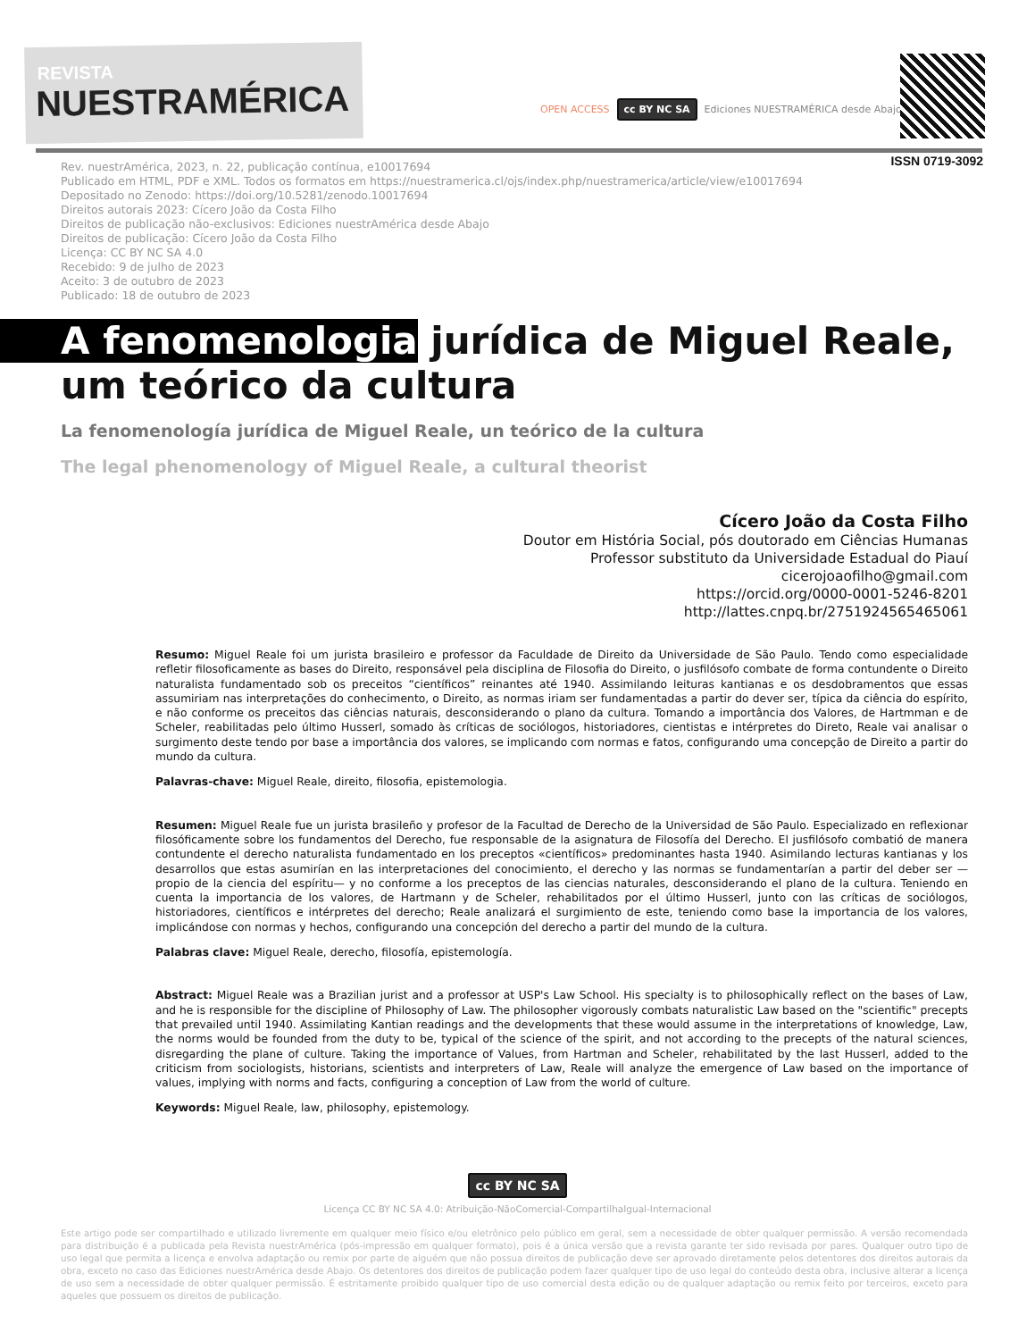REVISTA
NUESTRAMÉRICA
OPEN ACCESS cc BY NC SA Ediciones NUESTRAMÉRICA desde Abajo
ISSN 0719-3092
Rev. nuestrAmérica, 2023, n. 22, publicação contínua, e10017694
Publicado em HTML, PDF e XML. Todos os formatos em https://nuestramerica.cl/ojs/index.php/nuestramerica/article/view/e10017694
Depositado no Zenodo: https://doi.org/10.5281/zenodo.10017694
Direitos autorais 2023: Cícero João da Costa Filho
Direitos de publicação não-exclusivos: Ediciones nuestrAmérica desde Abajo
Direitos de publicação: Cícero João da Costa Filho
Licença: CC BY NC SA 4.0
Recebido: 9 de julho de 2023
Aceito: 3 de outubro de 2023
Publicado: 18 de outubro de 2023
A fenomenologia jurídica de Miguel Reale,
um teórico da cultura
La fenomenología jurídica de Miguel Reale, un teórico de la cultura
The legal phenomenology of Miguel Reale, a cultural theorist
Cícero João da Costa Filho
Doutor em História Social, pós doutorado em Ciências Humanas
Professor substituto da Universidade Estadual do Piauí
cicerojoaofilho@gmail.com
https://orcid.org/0000-0001-5246-8201
http://lattes.cnpq.br/2751924565465061
Resumo: Miguel Reale foi um jurista brasileiro e professor da Faculdade de Direito da Universidade de São Paulo. Tendo como especialidade refletir filosoficamente as bases do Direito, responsável pela disciplina de Filosofia do Direito, o jusfilósofo combate de forma contundente o Direito naturalista fundamentado sob os preceitos “científicos” reinantes até 1940. Assimilando leituras kantianas e os desdobramentos que essas assumiriam nas interpretações do conhecimento, o Direito, as normas iriam ser fundamentadas a partir do dever ser, típica da ciência do espírito, e não conforme os preceitos das ciências naturais, desconsiderando o plano da cultura. Tomando a importância dos Valores, de Hartmman e de Scheler, reabilitadas pelo último Husserl, somado às críticas de sociólogos, historiadores, cientistas e intérpretes do Direto, Reale vai analisar o surgimento deste tendo por base a importância dos valores, se implicando com normas e fatos, configurando uma concepção de Direito a partir do mundo da cultura.
Palavras-chave: Miguel Reale, direito, filosofia, epistemologia.
Resumen: Miguel Reale fue un jurista brasileño y profesor de la Facultad de Derecho de la Universidad de São Paulo. Especializado en reflexionar filosóficamente sobre los fundamentos del Derecho, fue responsable de la asignatura de Filosofía del Derecho. El jusfilósofo combatió de manera contundente el derecho naturalista fundamentado en los preceptos «científicos» predominantes hasta 1940. Asimilando lecturas kantianas y los desarrollos que estas asumirían en las interpretaciones del conocimiento, el derecho y las normas se fundamentarían a partir del deber ser —propio de la ciencia del espíritu— y no conforme a los preceptos de las ciencias naturales, desconsiderando el plano de la cultura. Teniendo en cuenta la importancia de los valores, de Hartmann y de Scheler, rehabilitados por el último Husserl, junto con las críticas de sociólogos, historiadores, científicos e intérpretes del derecho; Reale analizará el surgimiento de este, teniendo como base la importancia de los valores, implicándose con normas y hechos, configurando una concepción del derecho a partir del mundo de la cultura.
Palabras clave: Miguel Reale, derecho, filosofía, epistemología.
Abstract: Miguel Reale was a Brazilian jurist and a professor at USP's Law School. His specialty is to philosophically reflect on the bases of Law, and he is responsible for the discipline of Philosophy of Law. The philosopher vigorously combats naturalistic Law based on the "scientific" precepts that prevailed until 1940. Assimilating Kantian readings and the developments that these would assume in the interpretations of knowledge, Law, the norms would be founded from the duty to be, typical of the science of the spirit, and not according to the precepts of the natural sciences, disregarding the plane of culture. Taking the importance of Values, from Hartman and Scheler, rehabilitated by the last Husserl, added to the criticism from sociologists, historians, scientists and interpreters of Law, Reale will analyze the emergence of Law based on the importance of values, implying with norms and facts, configuring a conception of Law from the world of culture.
Keywords: Miguel Reale, law, philosophy, epistemology.
cc BY NC SA
Licença CC BY NC SA 4.0: Atribuição-NãoComercial-CompartilhaIgual-Internacional
Este artigo pode ser compartilhado e utilizado livremente em qualquer meio físico e/ou eletrônico pelo público em geral, sem a necessidade de obter qualquer permissão. A versão recomendada para distribuição é a publicada pela Revista nuestrAmérica (pós-impressão em qualquer formato), pois é a única versão que a revista garante ter sido revisada por pares. Qualquer outro tipo de uso legal que permita a licença e envolva adaptação ou remix por parte de alguém que não possua direitos de publicação deve ser aprovado diretamente pelos detentores dos direitos autorais da obra, exceto no caso das Ediciones nuestrAmérica desde Abajo. Os detentores dos direitos de publicação podem fazer qualquer tipo de uso legal do conteúdo desta obra, inclusive alterar a licença de uso sem a necessidade de obter qualquer permissão. É estritamente proibido qualquer tipo de uso comercial desta edição ou de qualquer adaptação ou remix feito por terceiros, exceto para aqueles que possuem os direitos de publicação.